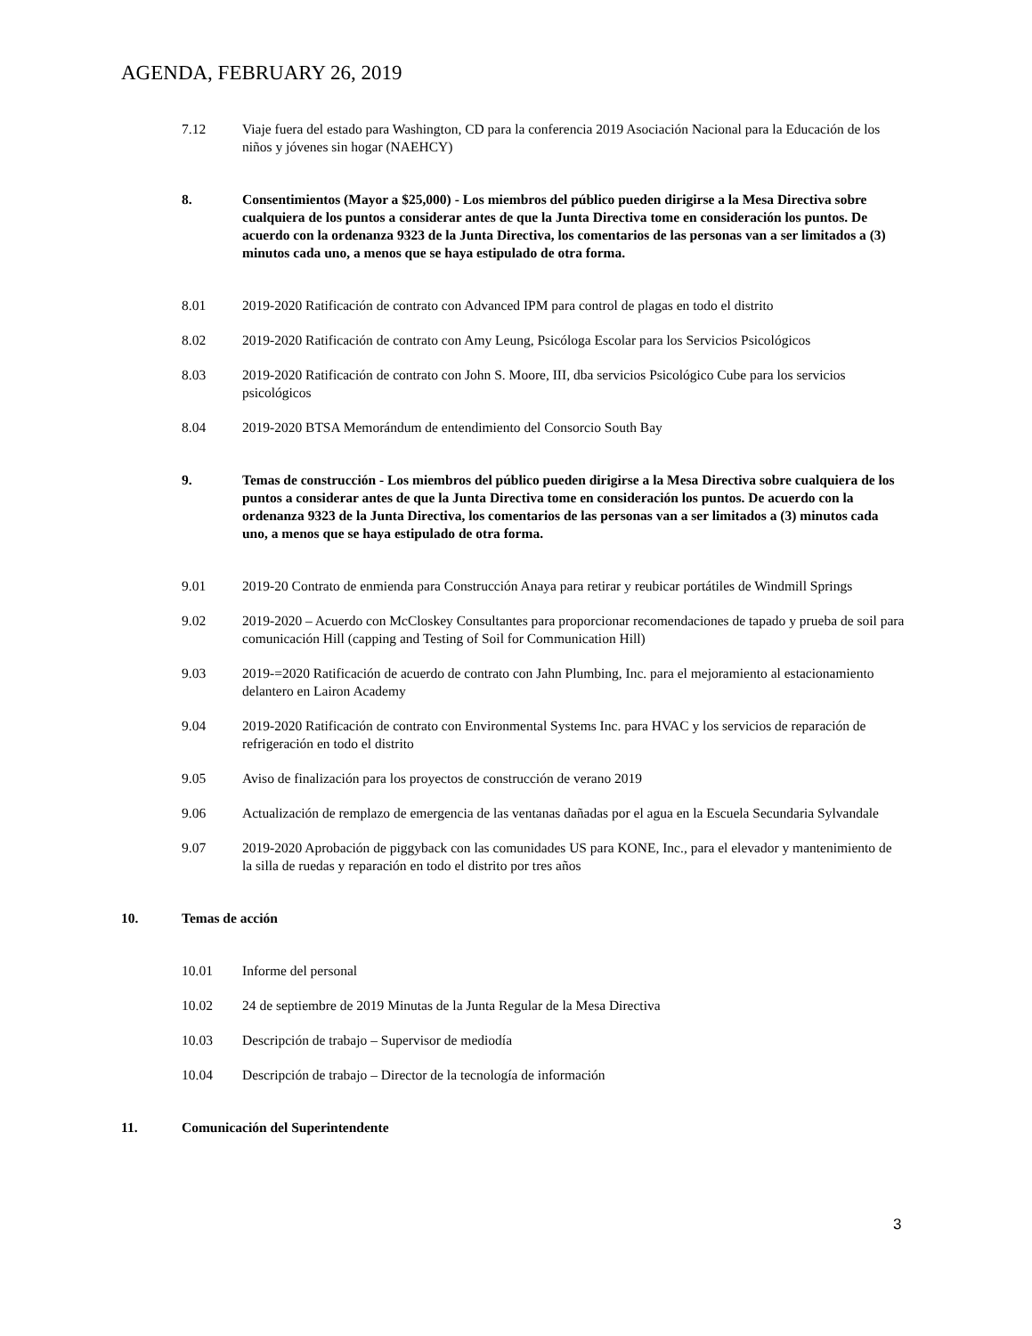AGENDA, FEBRUARY 26, 2019
7.12 Viaje fuera del estado para Washington, CD para la conferencia 2019 Asociación Nacional para la Educación de los niños y jóvenes sin hogar (NAEHCY)
8. Consentimientos (Mayor a $25,000) - Los miembros del público pueden dirigirse a la Mesa Directiva sobre cualquiera de los puntos a considerar antes de que la Junta Directiva tome en consideración los puntos. De acuerdo con la ordenanza 9323 de la Junta Directiva, los comentarios de las personas van a ser limitados a (3) minutos cada uno, a menos que se haya estipulado de otra forma.
8.01 2019-2020 Ratificación de contrato con Advanced IPM para control de plagas en todo el distrito
8.02 2019-2020 Ratificación de contrato con Amy Leung, Psicóloga Escolar para los Servicios Psicológicos
8.03 2019-2020 Ratificación de contrato con John S. Moore, III, dba servicios Psicológico Cube para los servicios psicológicos
8.04 2019-2020 BTSA Memorándum de entendimiento del Consorcio South Bay
9. Temas de construcción - Los miembros del público pueden dirigirse a la Mesa Directiva sobre cualquiera de los puntos a considerar antes de que la Junta Directiva tome en consideración los puntos. De acuerdo con la ordenanza 9323 de la Junta Directiva, los comentarios de las personas van a ser limitados a (3) minutos cada uno, a menos que se haya estipulado de otra forma.
9.01 2019-20 Contrato de enmienda para Construcción Anaya para retirar y reubicar portátiles de Windmill Springs
9.02 2019-2020 – Acuerdo con McCloskey Consultantes para proporcionar recomendaciones de tapado y prueba de soil para comunicación Hill (capping and Testing of Soil for Communication Hill)
9.03 2019-=2020 Ratificación de acuerdo de contrato con Jahn Plumbing, Inc. para el mejoramiento al estacionamiento delantero en Lairon Academy
9.04 2019-2020 Ratificación de contrato con Environmental Systems Inc. para HVAC y los servicios de reparación de refrigeración en todo el distrito
9.05 Aviso de finalización para los proyectos de construcción de verano 2019
9.06 Actualización de remplazo de emergencia de las ventanas dañadas por el agua en la Escuela Secundaria Sylvandale
9.07 2019-2020 Aprobación de piggyback con las comunidades US para KONE, Inc., para el elevador y mantenimiento de la silla de ruedas y reparación en todo el distrito por tres años
10. Temas de acción
10.01 Informe del personal
10.02 24 de septiembre de 2019 Minutas de la Junta Regular de la Mesa Directiva
10.03 Descripción de trabajo – Supervisor de mediodía
10.04 Descripción de trabajo – Director de la tecnología de información
11. Comunicación del Superintendente
3